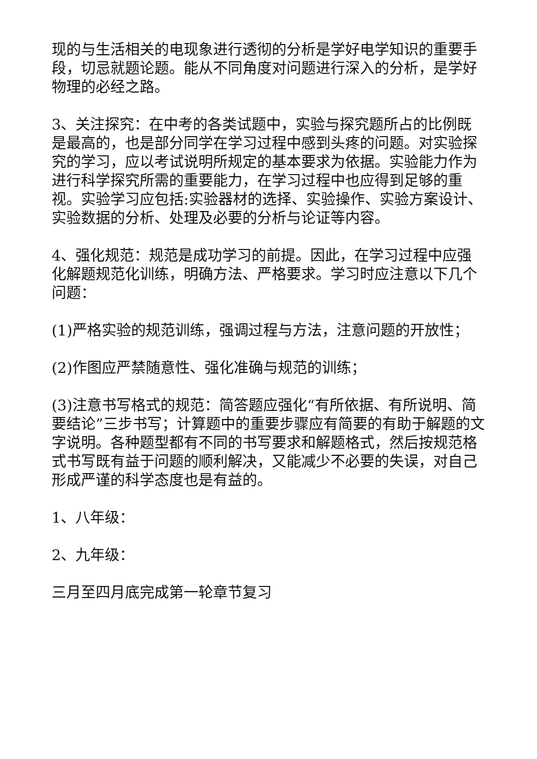现的与生活相关的电现象进行透彻的分析是学好电学知识的重要手段，切忌就题论题。能从不同角度对问题进行深入的分析，是学好物理的必经之路。
3、关注探究：在中考的各类试题中，实验与探究题所占的比例既是最高的，也是部分同学在学习过程中感到头疼的问题。对实验探究的学习，应以考试说明所规定的基本要求为依据。实验能力作为进行科学探究所需的重要能力，在学习过程中也应得到足够的重视。实验学习应包括:实验器材的选择、实验操作、实验方案设计、实验数据的分析、处理及必要的分析与论证等内容。
4、强化规范：规范是成功学习的前提。因此，在学习过程中应强化解题规范化训练，明确方法、严格要求。学习时应注意以下几个问题：
(1)严格实验的规范训练，强调过程与方法，注意问题的开放性；
(2)作图应严禁随意性、强化准确与规范的训练；
(3)注意书写格式的规范：简答题应强化“有所依据、有所说明、简要结论”三步书写；计算题中的重要步骤应有简要的有助于解题的文字说明。各种题型都有不同的书写要求和解题格式，然后按规范格式书写既有益于问题的顺利解决，又能减少不必要的失误，对自己形成严谨的科学态度也是有益的。
1、八年级：
2、九年级：
三月至四月底完成第一轮章节复习